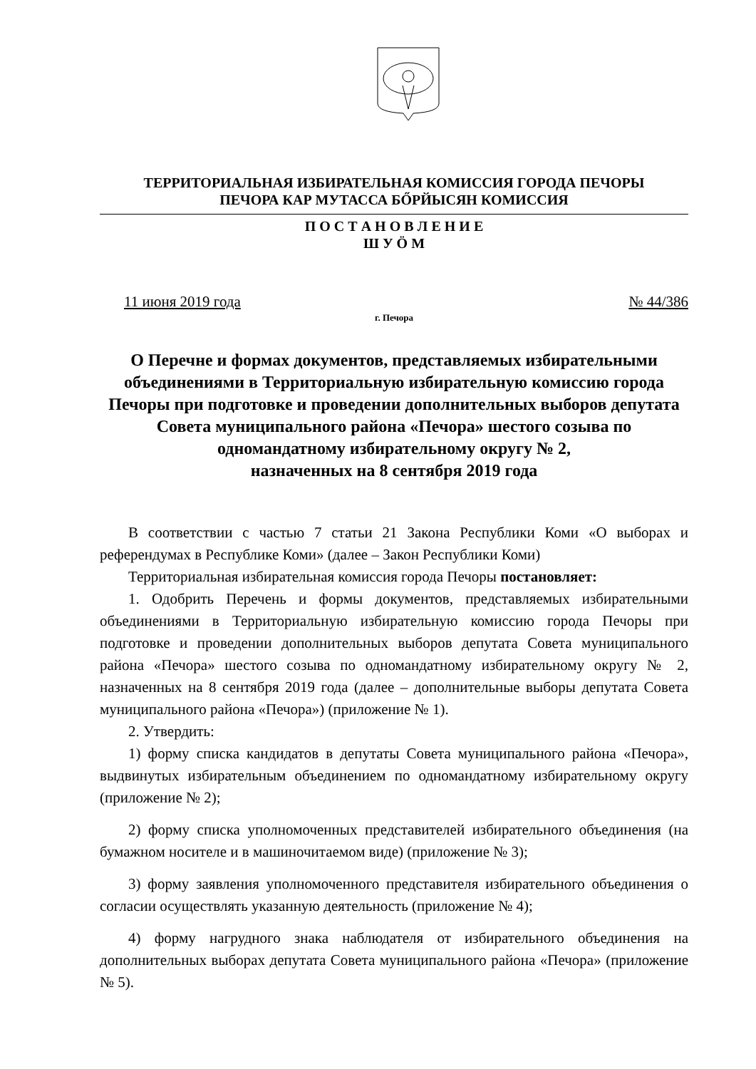ТЕРРИТОРИАЛЬНАЯ ИЗБИРАТЕЛЬНАЯ КОМИССИЯ ГОРОДА ПЕЧОРЫ
ПЕЧОРА КАР МУТАССА БŐРЙЫСЯН КОМИССИЯ
П О С Т А Н О В Л Е Н И Е
Ш У Ӧ М
11 июня 2019 года № 44/386
г. Печора
О Перечне и формах документов, представляемых избирательными объединениями в Территориальную избирательную комиссию города Печоры при подготовке и проведении дополнительных выборов депутата Совета муниципального района «Печора» шестого созыва по одномандатному избирательному округу № 2,
назначенных на 8 сентября 2019 года
В соответствии с частью 7 статьи 21 Закона Республики Коми «О выборах и референдумах в Республике Коми» (далее – Закон Республики Коми)
Территориальная избирательная комиссия города Печоры постановляет:
1. Одобрить Перечень и формы документов, представляемых избирательными объединениями в Территориальную избирательную комиссию города Печоры при подготовке и проведении дополнительных выборов депутата Совета муниципального района «Печора» шестого созыва по одномандатному избирательному округу № 2, назначенных на 8 сентября 2019 года (далее – дополнительные выборы депутата Совета муниципального района «Печора») (приложение № 1).
2. Утвердить:
1) форму списка кандидатов в депутаты Совета муниципального района «Печора», выдвинутых избирательным объединением по одномандатному избирательному округу (приложение № 2);
2) форму списка уполномоченных представителей избирательного объединения (на бумажном носителе и в машиночитаемом виде) (приложение № 3);
3) форму заявления уполномоченного представителя избирательного объединения о согласии осуществлять указанную деятельность (приложение № 4);
4) форму нагрудного знака наблюдателя от избирательного объединения на дополнительных выборах депутата Совета муниципального района «Печора» (приложение № 5).